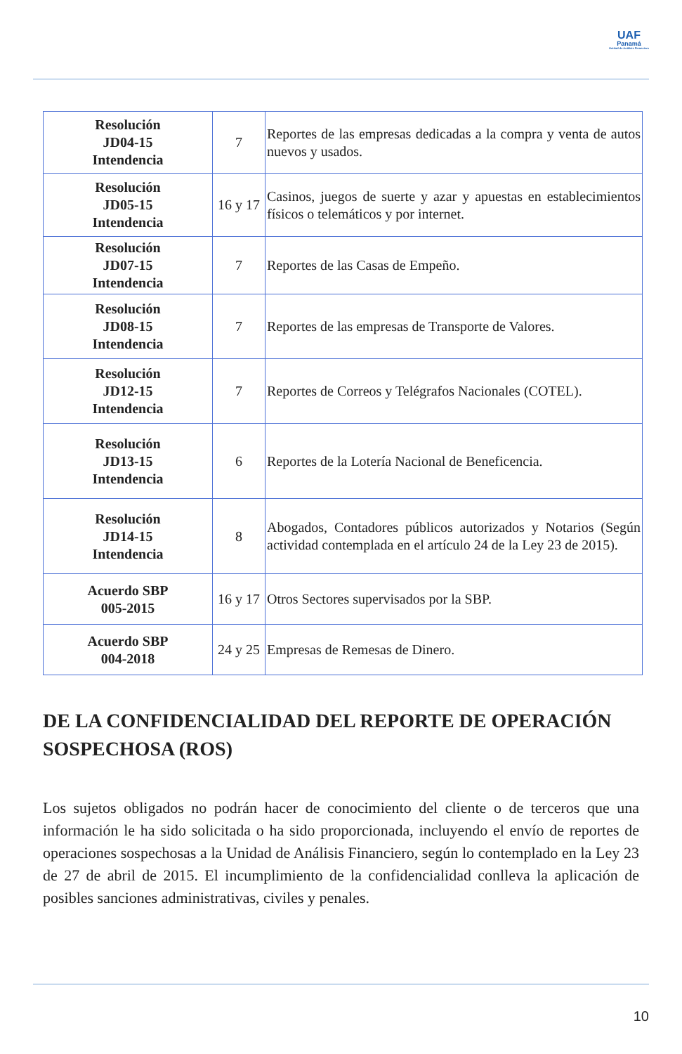UAF
Panamá
Unidad de Análisis Financiero
| Resolución JD04-15 Intendencia | 7 | Reportes de las empresas dedicadas a la compra y venta de autos nuevos y usados. |
| Resolución JD05-15 Intendencia | 16 y 17 | Casinos, juegos de suerte y azar y apuestas en establecimientos físicos o telemáticos y por internet. |
| Resolución JD07-15 Intendencia | 7 | Reportes de las Casas de Empeño. |
| Resolución JD08-15 Intendencia | 7 | Reportes de las empresas de Transporte de Valores. |
| Resolución JD12-15 Intendencia | 7 | Reportes de Correos y Telégrafos Nacionales (COTEL). |
| Resolución JD13-15 Intendencia | 6 | Reportes de la Lotería Nacional de Beneficencia. |
| Resolución JD14-15 Intendencia | 8 | Abogados, Contadores públicos autorizados y Notarios (Según actividad contemplada en el artículo 24 de la Ley 23 de 2015). |
| Acuerdo SBP 005-2015 | 16 y 17 | Otros Sectores supervisados por la SBP. |
| Acuerdo SBP 004-2018 | 24 y 25 | Empresas de Remesas de Dinero. |
DE LA CONFIDENCIALIDAD DEL REPORTE DE OPERACIÓN SOSPECHOSA (ROS)
Los sujetos obligados no podrán hacer de conocimiento del cliente o de terceros que una información le ha sido solicitada o ha sido proporcionada, incluyendo el envío de reportes de operaciones sospechosas a la Unidad de Análisis Financiero, según lo contemplado en la Ley 23 de 27 de abril de 2015. El incumplimiento de la confidencialidad conlleva la aplicación de posibles sanciones administrativas, civiles y penales.
10